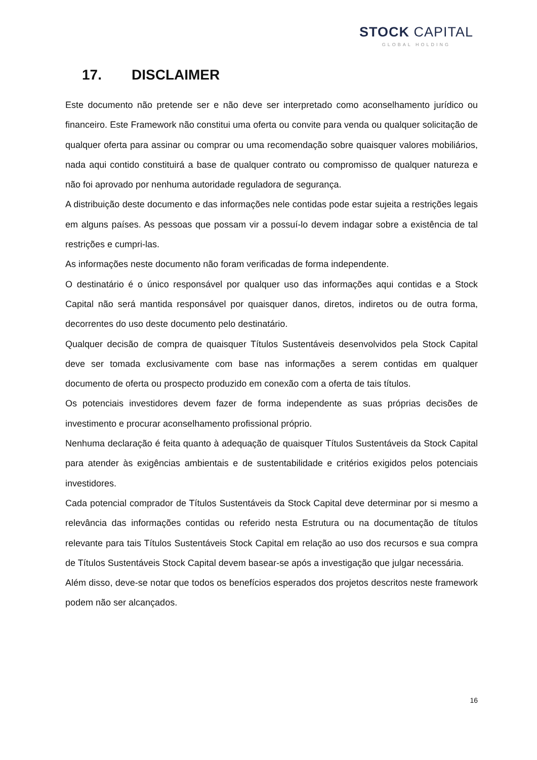STOCK CAPITAL
GLOBAL HOLDING
17. DISCLAIMER
Este documento não pretende ser e não deve ser interpretado como aconselhamento jurídico ou financeiro. Este Framework não constitui uma oferta ou convite para venda ou qualquer solicitação de qualquer oferta para assinar ou comprar ou uma recomendação sobre quaisquer valores mobiliários, nada aqui contido constituirá a base de qualquer contrato ou compromisso de qualquer natureza e não foi aprovado por nenhuma autoridade reguladora de segurança.
A distribuição deste documento e das informações nele contidas pode estar sujeita a restrições legais em alguns países. As pessoas que possam vir a possuí-lo devem indagar sobre a existência de tal restrições e cumpri-las.
As informações neste documento não foram verificadas de forma independente.
O destinatário é o único responsável por qualquer uso das informações aqui contidas e a Stock Capital não será mantida responsável por quaisquer danos, diretos, indiretos ou de outra forma, decorrentes do uso deste documento pelo destinatário.
Qualquer decisão de compra de quaisquer Títulos Sustentáveis desenvolvidos pela Stock Capital deve ser tomada exclusivamente com base nas informações a serem contidas em qualquer documento de oferta ou prospecto produzido em conexão com a oferta de tais títulos.
Os potenciais investidores devem fazer de forma independente as suas próprias decisões de investimento e procurar aconselhamento profissional próprio.
Nenhuma declaração é feita quanto à adequação de quaisquer Títulos Sustentáveis da Stock Capital para atender às exigências ambientais e de sustentabilidade e critérios exigidos pelos potenciais investidores.
Cada potencial comprador de Títulos Sustentáveis da Stock Capital deve determinar por si mesmo a relevância das informações contidas ou referido nesta Estrutura ou na documentação de títulos relevante para tais Títulos Sustentáveis Stock Capital em relação ao uso dos recursos e sua compra de Títulos Sustentáveis Stock Capital devem basear-se após a investigação que julgar necessária.
Além disso, deve-se notar que todos os benefícios esperados dos projetos descritos neste framework podem não ser alcançados.
16